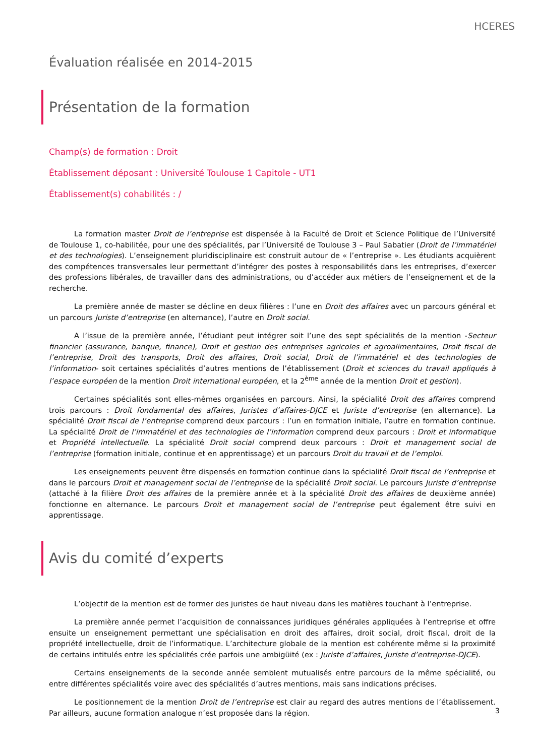HCERES
Évaluation réalisée en 2014-2015
Présentation de la formation
Champ(s) de formation : Droit
Établissement déposant : Université Toulouse 1 Capitole - UT1
Établissement(s) cohabilités : /
La formation master Droit de l’entreprise est dispensée à la Faculté de Droit et Science Politique de l’Université de Toulouse 1, co-habilitée, pour une des spécialités, par l’Université de Toulouse 3 – Paul Sabatier (Droit de l’immatériel et des technologies). L’enseignement pluridisciplinaire est construit autour de « l’entreprise ». Les étudiants acquièrent des compétences transversales leur permettant d’intégrer des postes à responsabilités dans les entreprises, d’exercer des professions libérales, de travailler dans des administrations, ou d’accéder aux métiers de l’enseignement et de la recherche.
La première année de master se décline en deux filières : l’une en Droit des affaires avec un parcours général et un parcours Juriste d’entreprise (en alternance), l’autre en Droit social.
A l’issue de la première année, l’étudiant peut intégrer soit l’une des sept spécialités de la mention -Secteur financier (assurance, banque, finance), Droit et gestion des entreprises agricoles et agroalimentaires, Droit fiscal de l’entreprise, Droit des transports, Droit des affaires, Droit social, Droit de l’immatériel et des technologies de l’information- soit certaines spécialités d’autres mentions de l’établissement (Droit et sciences du travail appliqués à l’espace européen de la mention Droit international européen, et la 2<sup>ème</sup> année de la mention Droit et gestion).
Certaines spécialités sont elles-mêmes organisées en parcours. Ainsi, la spécialité Droit des affaires comprend trois parcours : Droit fondamental des affaires, Juristes d’affaires-DJCE et Juriste d’entreprise (en alternance). La spécialité Droit fiscal de l’entreprise comprend deux parcours : l’un en formation initiale, l’autre en formation continue. La spécialité Droit de l’immatériel et des technologies de l’information comprend deux parcours : Droit et informatique et Propriété intellectuelle. La spécialité Droit social comprend deux parcours : Droit et management social de l’entreprise (formation initiale, continue et en apprentissage) et un parcours Droit du travail et de l’emploi.
Les enseignements peuvent être dispensés en formation continue dans la spécialité Droit fiscal de l’entreprise et dans le parcours Droit et management social de l’entreprise de la spécialité Droit social. Le parcours Juriste d’entreprise (attaché à la filière Droit des affaires de la première année et à la spécialité Droit des affaires de deuxième année) fonctionne en alternance. Le parcours Droit et management social de l’entreprise peut également être suivi en apprentissage.
Avis du comité d’experts
L’objectif de la mention est de former des juristes de haut niveau dans les matières touchant à l’entreprise.
La première année permet l’acquisition de connaissances juridiques générales appliquées à l’entreprise et offre ensuite un enseignement permettant une spécialisation en droit des affaires, droit social, droit fiscal, droit de la propriété intellectuelle, droit de l’informatique. L’architecture globale de la mention est cohérente même si la proximité de certains intitulés entre les spécialités crée parfois une ambigüité (ex : Juriste d’affaires, Juriste d’entreprise-DJCE).
Certains enseignements de la seconde année semblent mutualisés entre parcours de la même spécialité, ou entre différentes spécialités voire avec des spécialités d’autres mentions, mais sans indications précises.
Le positionnement de la mention Droit de l’entreprise est clair au regard des autres mentions de l’établissement. Par ailleurs, aucune formation analogue n’est proposée dans la région.
3